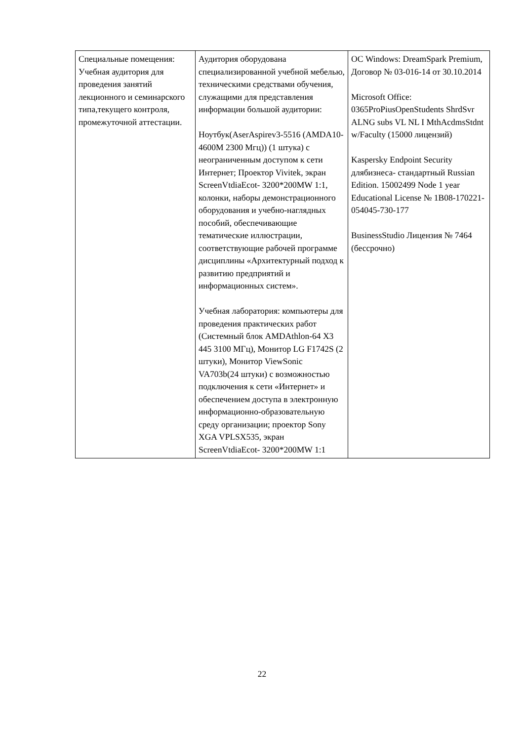| Специальные помещения: Учебная аудитория для проведения занятий лекционного и семинарского типа,текущего контроля, промежуточной аттестации. | Аудитория оборудована специализированной учебной мебелью, техническими средствами обучения, служащими для представления информации большой аудитории: Ноутбук(AserAspirev3-5516 (AMDA10-4600M 2300 Мгц)) (1 штука) с неограниченным доступом к сети Интернет; Проектор Vivitek, экран ScreenVtdiaEcot- 3200*200MW 1:1, колонки, наборы демонстрационного оборудования и учебно-наглядных пособий, обеспечивающие тематические иллюстрации, соответствующие рабочей программе дисциплины «Архитектурный подход к развитию предприятий и информационных систем». Учебная лаборатория: компьютеры для проведения практических работ (Системный блок AMDAthlon-64 X3 445 3100 МГц), Монитор LG F1742S (2 штуки), Монитор ViewSonic VA703b(24 штуки) с возможностью подключения к сети «Интернет» и обеспечением доступа в электронную информационно-образовательную среду организации; проектор Sony XGA VPLSX535, экран ScreenVtdiaEcot- 3200*200MW 1:1 | ОС Windows: DreamSpark Premium, Договор № 03-016-14 от 30.10.2014 Microsoft Office: 0365ProPiusOpenStudents ShrdSvr ALNG subs VL NL I MthAcdmsStdnt w/Faculty (15000 лицензий) Kaspersky Endpoint Security длябизнеса- стандартный Russian Edition. 15002499 Node 1 year Educational License № 1B08-170221-054045-730-177 BusinessStudio Лицензия № 7464 (бессрочно) |
22